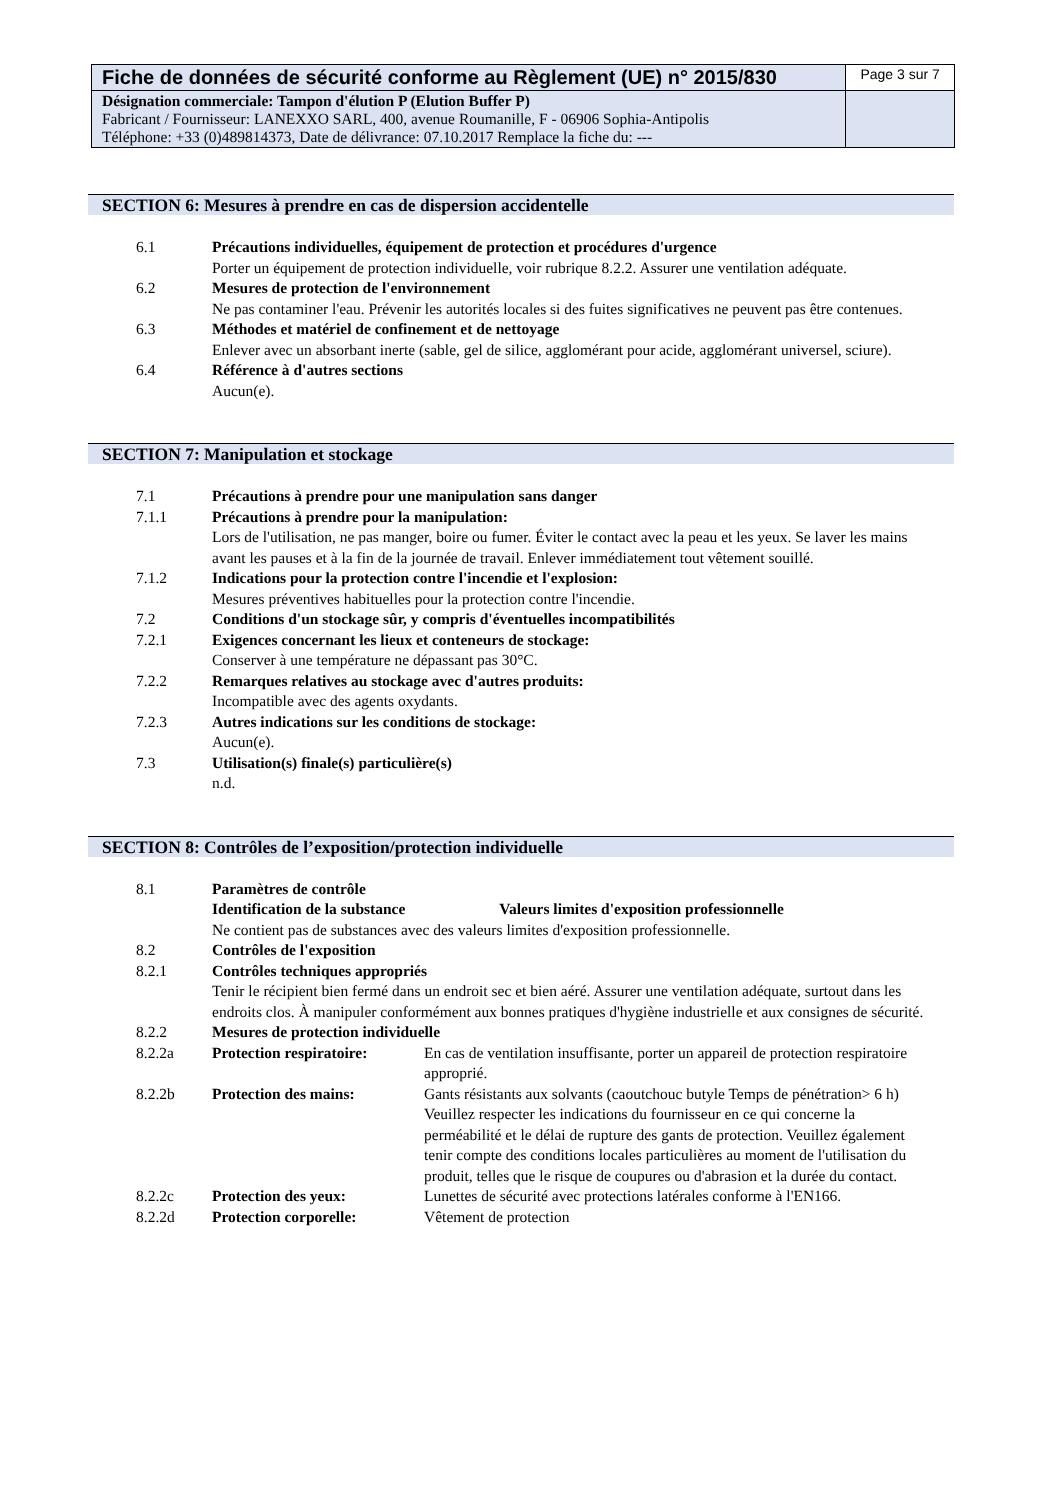| Fiche de données de sécurité conforme au Règlement (UE) n° 2015/830 | Page 3 sur 7 |
| Désignation commerciale: Tampon d'élution P (Elution Buffer P) Fabricant / Fournisseur: LANEXXO SARL, 400, avenue Roumanille, F - 06906 Sophia-Antipolis Téléphone: +33 (0)489814373, Date de délivrance: 07.10.2017 Remplace la fiche du: --- | |
SECTION 6: Mesures à prendre en cas de dispersion accidentelle
| 6.1 | Précautions individuelles, équipement de protection et procédures d'urgence Porter un équipement de protection individuelle, voir rubrique 8.2.2. Assurer une ventilation adéquate. |
| 6.2 | Mesures de protection de l'environnement Ne pas contaminer l'eau. Prévenir les autorités locales si des fuites significatives ne peuvent pas être contenues. |
| 6.3 | Méthodes et matériel de confinement et de nettoyage Enlever avec un absorbant inerte (sable, gel de silice, agglomérant pour acide, agglomérant universel, sciure). |
| 6.4 | Référence à d'autres sections Aucun(e). |
SECTION 7: Manipulation et stockage
| 7.1 | Précautions à prendre pour une manipulation sans danger |
| 7.1.1 | Précautions à prendre pour la manipulation: Lors de l'utilisation, ne pas manger, boire ou fumer. Éviter le contact avec la peau et les yeux. Se laver les mains avant les pauses et à la fin de la journée de travail. Enlever immédiatement tout vêtement souillé. |
| 7.1.2 | Indications pour la protection contre l'incendie et l'explosion: Mesures préventives habituelles pour la protection contre l'incendie. |
| 7.2 | Conditions d'un stockage sûr, y compris d'éventuelles incompatibilités |
| 7.2.1 | Exigences concernant les lieux et conteneurs de stockage: Conserver à une température ne dépassant pas 30°C. |
| 7.2.2 | Remarques relatives au stockage avec d'autres produits: Incompatible avec des agents oxydants. |
| 7.2.3 | Autres indications sur les conditions de stockage: Aucun(e). |
| 7.3 | Utilisation(s) finale(s) particulière(s) n.d. |
SECTION 8: Contrôles de l’exposition/protection individuelle
| 8.1 | Paramètres de contrôle | |
| | Identification de la substance Valeurs limites d'exposition professionnelle Ne contient pas de substances avec des valeurs limites d'exposition professionnelle. | |
| 8.2 | Contrôles de l'exposition | |
| 8.2.1 | Contrôles techniques appropriés Tenir le récipient bien fermé dans un endroit sec et bien aéré. Assurer une ventilation adéquate, surtout dans les endroits clos. À manipuler conformément aux bonnes pratiques d'hygiène industrielle et aux consignes de sécurité. | |
| 8.2.2 | Mesures de protection individuelle | |
| 8.2.2a | Protection respiratoire: | En cas de ventilation insuffisante, porter un appareil de protection respiratoire approprié. |
| 8.2.2b | Protection des mains: | Gants résistants aux solvants (caoutchouc butyle Temps de pénétration> 6 h) Veuillez respecter les indications du fournisseur en ce qui concerne la perméabilité et le délai de rupture des gants de protection. Veuillez également tenir compte des conditions locales particulières au moment de l'utilisation du produit, telles que le risque de coupures ou d'abrasion et la durée du contact. |
| 8.2.2c | Protection des yeux: | Lunettes de sécurité avec protections latérales conforme à l'EN166. |
| 8.2.2d | Protection corporelle: | Vêtement de protection |